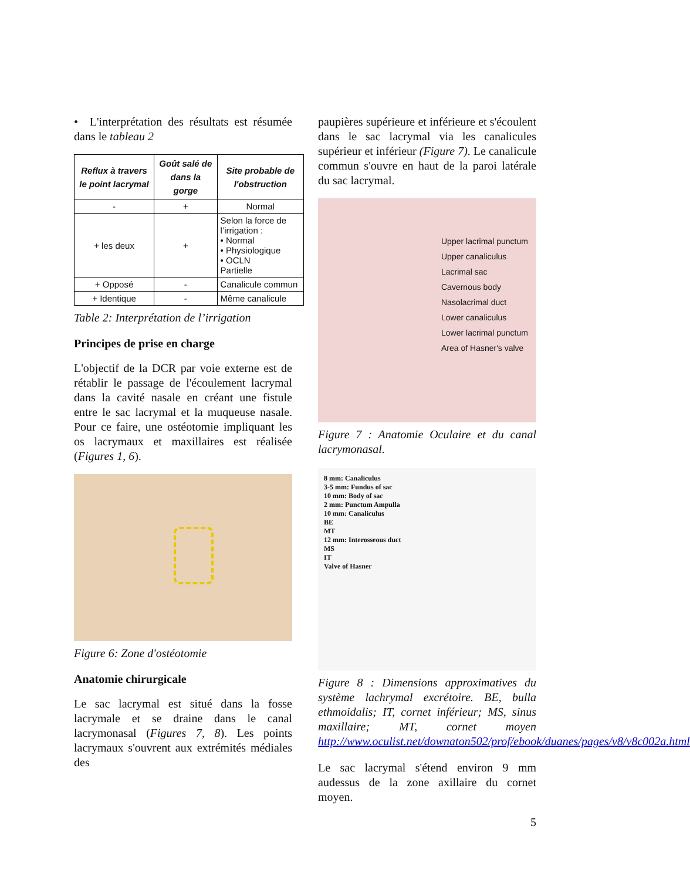• L'interprétation des résultats est résumée dans le tableau 2
| Reflux à travers le point lacrymal | Goût salé de dans la gorge | Site probable de l'obstruction |
| --- | --- | --- |
| - | + | Normal |
| + les deux | + | Selon la force de l’irrigation : • Normal • Physiologique • OCLN Partielle |
| + Opposé | - | Canalicule commun |
| + Identique | - | Même canalicule |
Table 2: Interprétation de l’irrigation
Principes de prise en charge
L'objectif de la DCR par voie externe est de rétablir le passage de l'écoulement lacrymal dans la cavité nasale en créant une fistule entre le sac lacrymal et la muqueuse nasale. Pour ce faire, une ostéotomie impliquant les os lacrymaux et maxillaires est réalisée (Figures 1, 6).
Figure 6: Zone d'ostéotomie
Anatomie chirurgicale
Le sac lacrymal est situé dans la fosse lacrymale et se draine dans le canal lacrymonasal (Figures 7, 8). Les points lacrymaux s'ouvrent aux extrémités médiales des
paupières supérieure et inférieure et s'écoulent dans le sac lacrymal via les canalicules supérieur et inférieur (Figure 7). Le canalicule commun s'ouvre en haut de la paroi latérale du sac lacrymal.
Upper lacrimal punctum
Upper canaliculus
Lacrimal sac
Cavernous body
Nasolacrimal duct
Lower canaliculus
Lower lacrimal punctum
Area of Hasner's valve
Figure 7 : Anatomie Oculaire et du canal lacrymonasal.
8 mm: Canaliculus
3-5 mm: Fundus of sac
10 mm: Body of sac
2 mm: Punctum Ampulla
10 mm: Canaliculus
BE
MT
12 mm: Interosseous duct
MS
IT
Valve of Hasner
Figure 8 : Dimensions approximatives du système lachrymal excrétoire. BE, bulla ethmoidalis; IT, cornet inférieur; MS, sinus maxillaire; MT, cornet moyen http://www.oculist.net/downaton502/prof/ebook/duanes/pages/v8/v8c002a.html
Le sac lacrymal s'étend environ 9 mm audessus de la zone axillaire du cornet moyen.
5